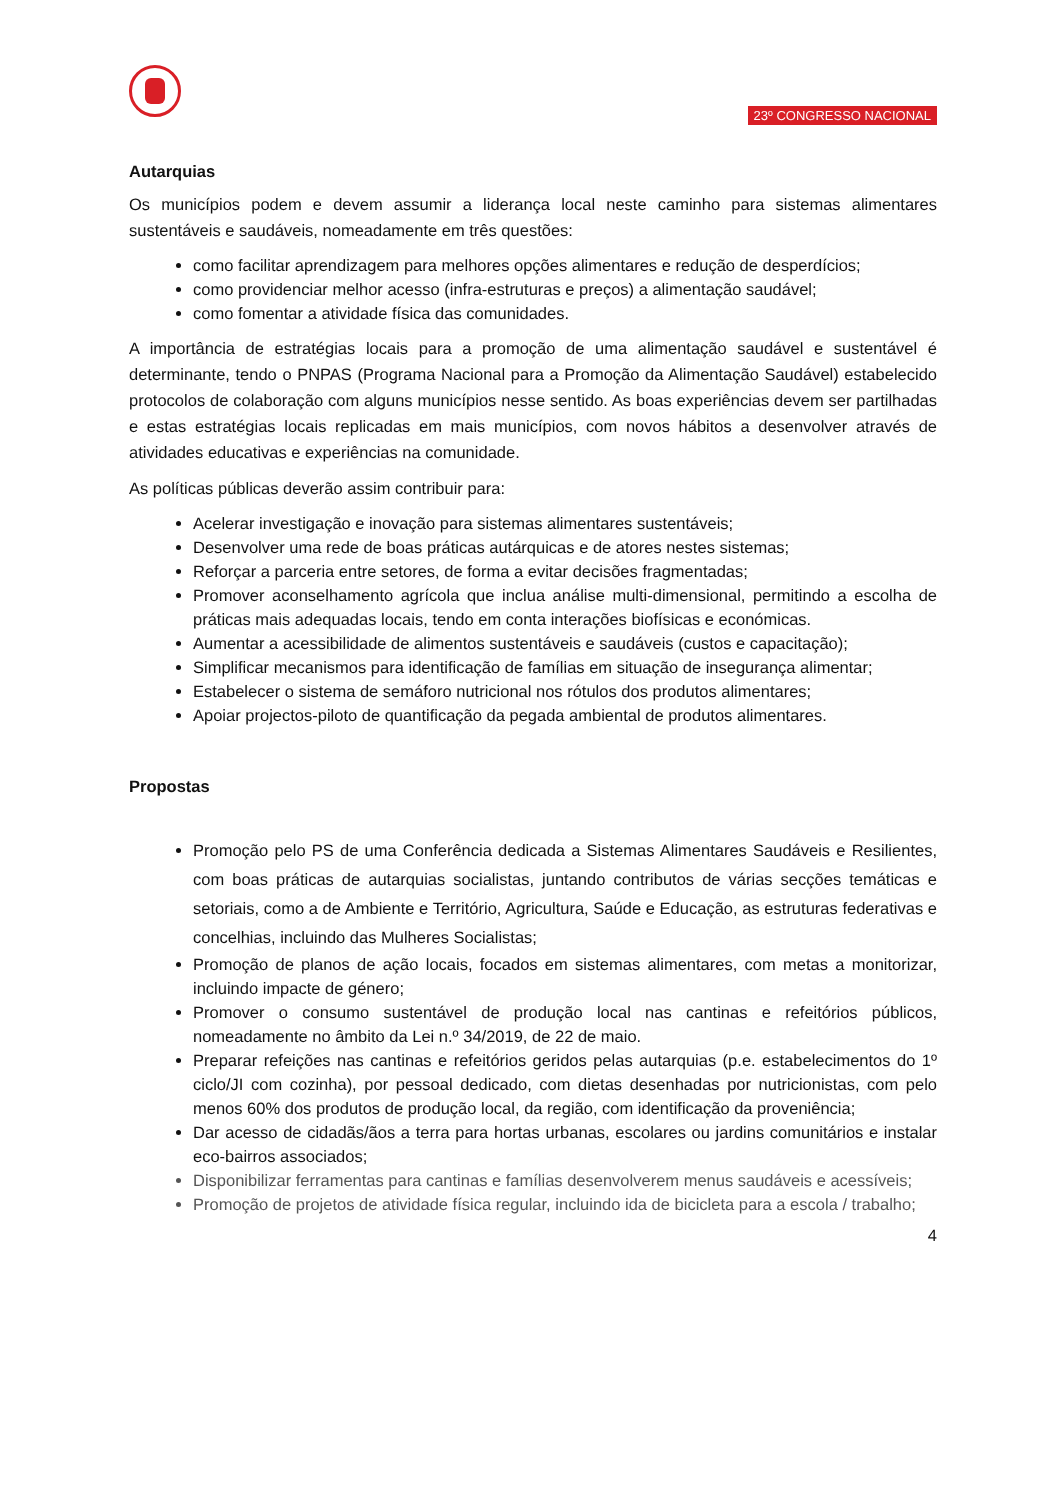23º CONGRESSO NACIONAL
Autarquias
Os municípios podem e devem assumir a liderança local neste caminho para sistemas alimentares sustentáveis e saudáveis, nomeadamente em três questões:
como facilitar aprendizagem para melhores opções alimentares e redução de desperdícios;
como providenciar melhor acesso (infra-estruturas e preços) a alimentação saudável;
como fomentar a atividade física das comunidades.
A importância de estratégias locais para a promoção de uma alimentação saudável e sustentável é determinante, tendo o PNPAS (Programa Nacional para a Promoção da Alimentação Saudável) estabelecido protocolos de colaboração com alguns municípios nesse sentido. As boas experiências devem ser partilhadas e estas estratégias locais replicadas em mais municípios, com novos hábitos a desenvolver através de atividades educativas e experiências na comunidade.
As políticas públicas deverão assim contribuir para:
Acelerar investigação e inovação para sistemas alimentares sustentáveis;
Desenvolver uma rede de boas práticas autárquicas e de atores nestes sistemas;
Reforçar a parceria entre setores, de forma a evitar decisões fragmentadas;
Promover aconselhamento agrícola que inclua análise multi-dimensional, permitindo a escolha de práticas mais adequadas locais, tendo em conta interações biofísicas e económicas.
Aumentar a acessibilidade de alimentos sustentáveis e saudáveis (custos e capacitação);
Simplificar mecanismos para identificação de famílias em situação de insegurança alimentar;
Estabelecer o sistema de semáforo nutricional nos rótulos dos produtos alimentares;
Apoiar projectos-piloto de quantificação da pegada ambiental de produtos alimentares.
Propostas
Promoção pelo PS de uma Conferência dedicada a Sistemas Alimentares Saudáveis e Resilientes, com boas práticas de autarquias socialistas, juntando contributos de várias secções temáticas e setoriais, como a de Ambiente e Território, Agricultura, Saúde e Educação, as estruturas federativas e concelhias, incluindo das Mulheres Socialistas;
Promoção de planos de ação locais, focados em sistemas alimentares, com metas a monitorizar, incluindo impacte de género;
Promover o consumo sustentável de produção local nas cantinas e refeitórios públicos, nomeadamente no âmbito da Lei n.º 34/2019, de 22 de maio.
Preparar refeições nas cantinas e refeitórios geridos pelas autarquias (p.e. estabelecimentos do 1º ciclo/JI com cozinha), por pessoal dedicado, com dietas desenhadas por nutricionistas, com pelo menos 60% dos produtos de produção local, da região, com identificação da proveniência;
Dar acesso de cidadãs/ãos a terra para hortas urbanas, escolares ou jardins comunitários e instalar eco-bairros associados;
Disponibilizar ferramentas para cantinas e famílias desenvolverem menus saudáveis e acessíveis;
Promoção de projetos de atividade física regular, incluindo ida de bicicleta para a escola / trabalho;
4